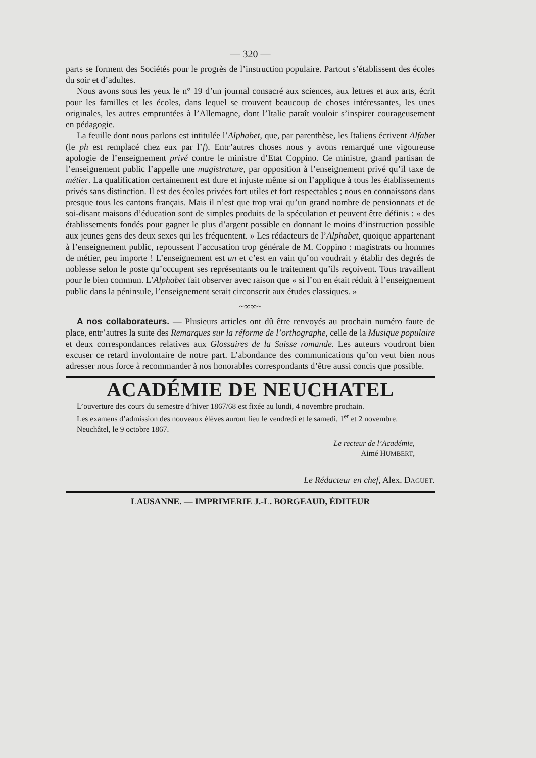— 320 —
parts se forment des Sociétés pour le progrès de l’instruction populaire. Partout s’établissent des écoles du soir et d’adultes.
Nous avons sous les yeux le n° 19 d’un journal consacré aux sciences, aux lettres et aux arts, écrit pour les familles et les écoles, dans lequel se trouvent beaucoup de choses intéressantes, les unes originales, les autres empruntées à l’Allemagne, dont l’Italie paraît vouloir s’inspirer courageusement en pédagogie.
La feuille dont nous parlons est intitulée l’Alphabet, que, par parenthèse, les Italiens écrivent Alfabet (le ph est remplacé chez eux par l’f). Entr’autres choses nous y avons remarqué une vigoureuse apologie de l’enseignement privé contre le ministre d’Etat Coppino. Ce ministre, grand partisan de l’enseignement public l’appelle une magistrature, par opposition à l’enseignement privé qu’il taxe de métier. La qualification certainement est dure et injuste même si on l’applique à tous les établissements privés sans distinction. Il est des écoles privées fort utiles et fort respectables ; nous en connaissons dans presque tous les cantons français. Mais il n’est que trop vrai qu’un grand nombre de pensionnats et de soi-disant maisons d’éducation sont de simples produits de la spéculation et peuvent être définis : « des établissements fondés pour gagner le plus d’argent possible en donnant le moins d’instruction possible aux jeunes gens des deux sexes qui les fréquentent. » Les rédacteurs de l’Alphabet, quoique appartenant à l’enseignement public, repoussent l’accusation trop générale de M. Coppino : magistrats ou hommes de métier, peu importe ! L’enseignement est un et c’est en vain qu’on voudrait y établir des degrés de noblesse selon le poste qu’occupent ses représentants ou le traitement qu’ils reçoivent. Tous travaillent pour le bien commun. L’Alphabet fait observer avec raison que « si l’on en était réduit à l’enseignement public dans la péninsule, l’enseignement serait circonscrit aux études classiques. »
~∞∞~
A nos collaborateurs. — Plusieurs articles ont dû être renvoyés au prochain numéro faute de place, entr’autres la suite des Remarques sur la réforme de l’orthographe, celle de la Musique populaire et deux correspondances relatives aux Glossaires de la Suisse romande. Les auteurs voudront bien excuser ce retard involontaire de notre part. L’abondance des communications qu’on veut bien nous adresser nous force à recommander à nos honorables correspondants d’être aussi concis que possible.
ACADÉMIE DE NEUCHATEL
L’ouverture des cours du semestre d’hiver 1867/68 est fixée au lundi, 4 novembre prochain.
Les examens d’admission des nouveaux élèves auront lieu le vendredi et le samedi, 1<sup>er</sup> et 2 novembre.
Neuchâtel, le 9 octobre 1867.
Le recteur de l’Académie,
Aimé HUMBERT,
Le Rédacteur en chef, Alex. DAGUET.
LAUSANNE. — IMPRIMERIE J.-L. BORGEAUD, ÉDITEUR